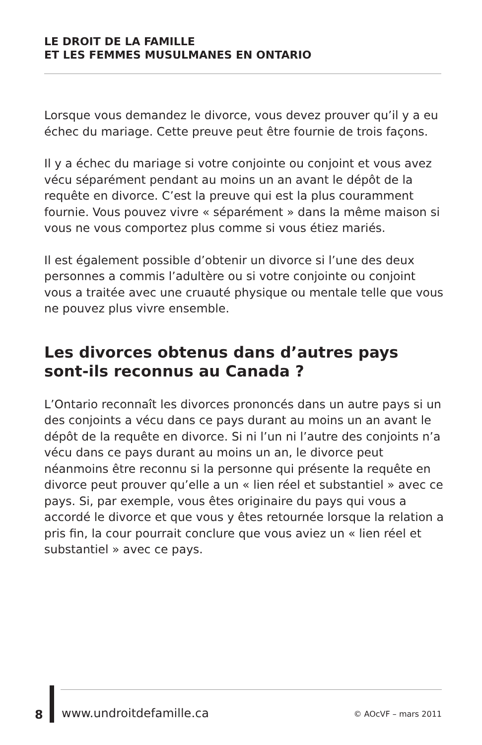LE DROIT DE LA FAMILLE
ET LES FEMMES MUSULMANES EN ONTARIO
Lorsque vous demandez le divorce, vous devez prouver qu’il y a eu échec du mariage. Cette preuve peut être fournie de trois façons.
Il y a échec du mariage si votre conjointe ou conjoint et vous avez vécu séparément pendant au moins un an avant le dépôt de la requête en divorce. C’est la preuve qui est la plus couramment fournie. Vous pouvez vivre « séparément » dans la même maison si vous ne vous comportez plus comme si vous étiez mariés.
Il est également possible d’obtenir un divorce si l’une des deux personnes a commis l’adultère ou si votre conjointe ou conjoint vous a traitée avec une cruauté physique ou mentale telle que vous ne pouvez plus vivre ensemble.
Les divorces obtenus dans d’autres pays sont-ils reconnus au Canada ?
L’Ontario reconnaît les divorces prononcés dans un autre pays si un des conjoints a vécu dans ce pays durant au moins un an avant le dépôt de la requête en divorce. Si ni l’un ni l’autre des conjoints n’a vécu dans ce pays durant au moins un an, le divorce peut néanmoins être reconnu si la personne qui présente la requête en divorce peut prouver qu’elle a un « lien réel et substantiel » avec ce pays. Si, par exemple, vous êtes originaire du pays qui vous a accordé le divorce et que vous y êtes retournée lorsque la relation a pris fin, la cour pourrait conclure que vous aviez un « lien réel et substantiel » avec ce pays.
8 www.undroitdefamille.ca © AOcVF – mars 2011